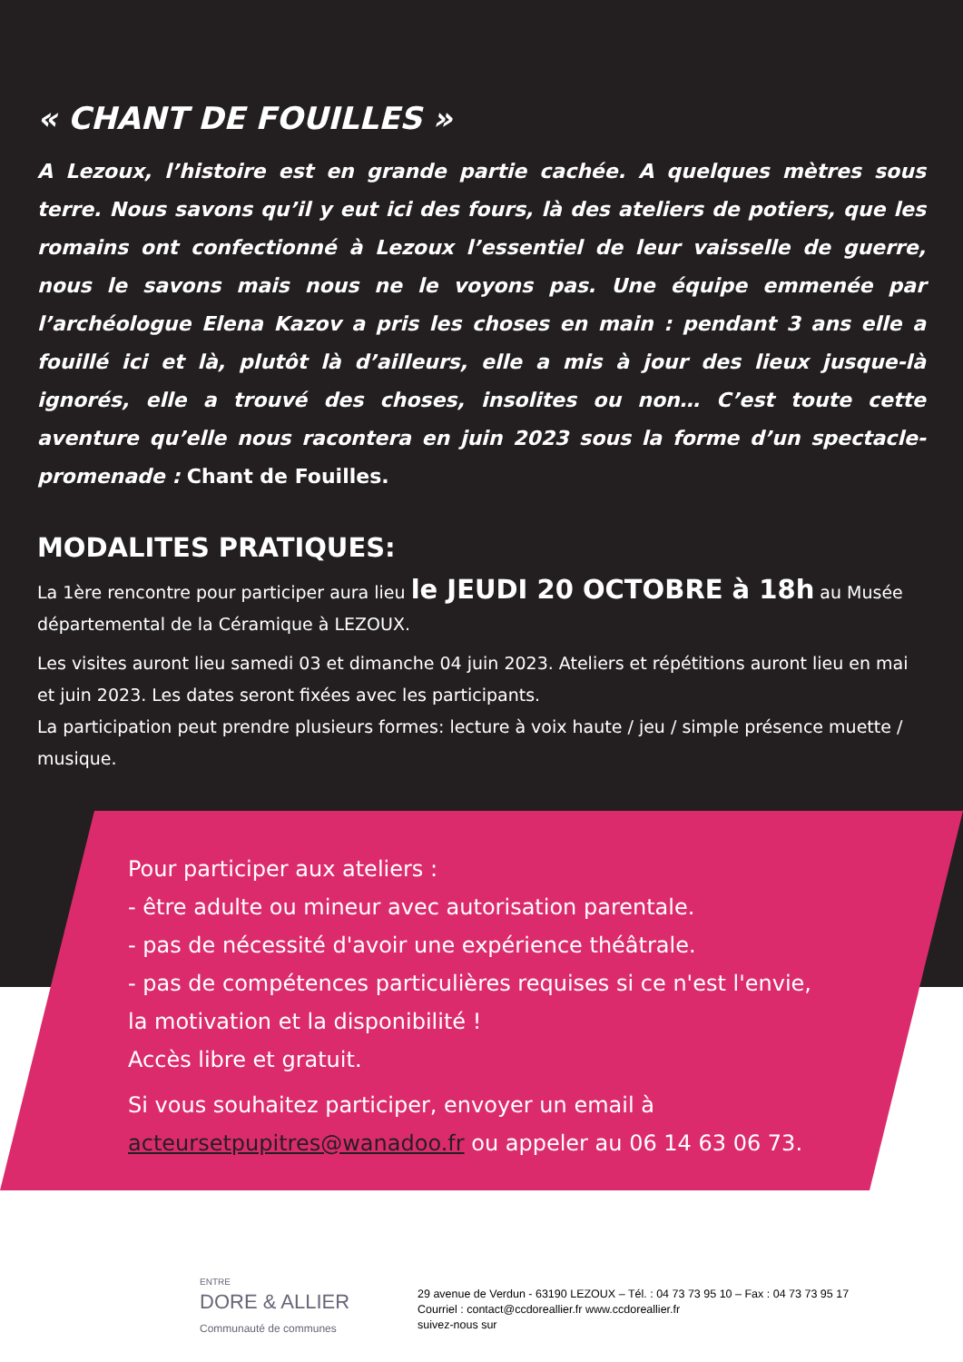« CHANT DE FOUILLES »
A Lezoux, l’histoire est en grande partie cachée. A quelques mètres sous terre. Nous savons qu’il y eut ici des fours, là des ateliers de potiers, que les romains ont confectionné à Lezoux l’essentiel de leur vaisselle de guerre, nous le savons mais nous ne le voyons pas. Une équipe emmenée par l’archéologue Elena Kazov a pris les choses en main : pendant 3 ans elle a fouillé ici et là, plutôt là d’ailleurs, elle a mis à jour des lieux jusque-là ignorés, elle a trouvé des choses, insolites ou non… C’est toute cette aventure qu’elle nous racontera en juin 2023 sous la forme d’un spectacle-promenade : Chant de Fouilles.
MODALITES PRATIQUES:
La 1ère rencontre pour participer aura lieu le JEUDI 20 OCTOBRE à 18h au Musée départemental de la Céramique à LEZOUX.
Les visites auront lieu samedi 03 et dimanche 04 juin 2023. Ateliers et répétitions auront lieu en mai et juin 2023. Les dates seront fixées avec les participants.
La participation peut prendre plusieurs formes: lecture à voix haute / jeu / simple présence muette / musique.
Pour participer aux ateliers :
- être adulte ou mineur avec autorisation parentale.
- pas de nécessité d'avoir une expérience théâtrale.
- pas de compétences particulières requises si ce n'est l'envie, la motivation et la disponibilité !
Accès libre et gratuit.
Si vous souhaitez participer, envoyer un email à acteursetpupitres@wanadoo.fr ou appeler au 06 14 63 06 73.
ENTRE
DORE & ALLIER
Communauté de communes
29 avenue de Verdun - 63190 LEZOUX – Tél. : 04 73 73 95 10 – Fax : 04 73 73 95 17
Courriel : contact@ccdoreallier.fr www.ccdoreallier.fr
suivez-nous sur